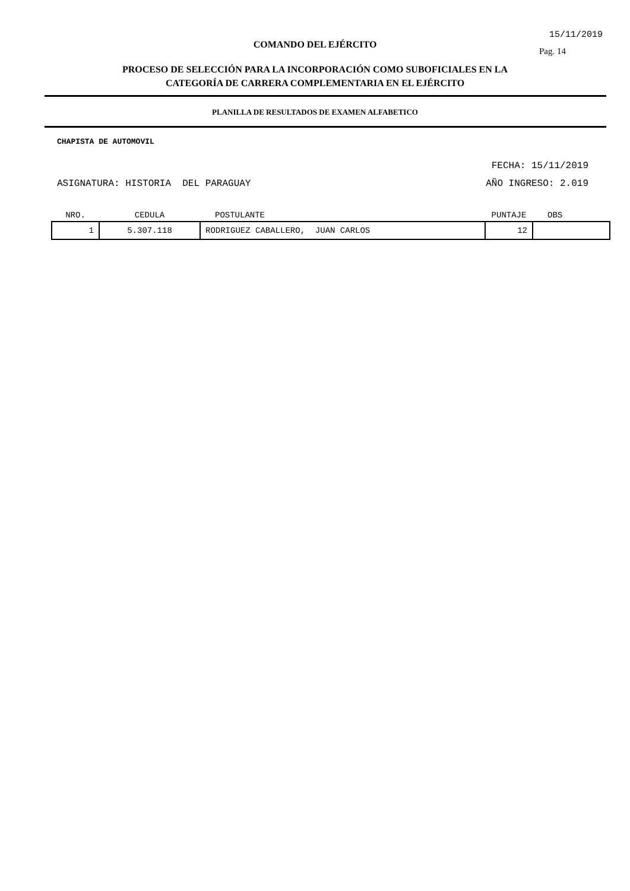15/11/2019
Pag. 14
COMANDO DEL EJÉRCITO
PROCESO DE SELECCIÓN PARA LA INCORPORACIÓN COMO SUBOFICIALES EN LA
CATEGORÍA DE CARRERA COMPLEMENTARIA EN EL EJÉRCITO
PLANILLA DE RESULTADOS DE EXAMEN ALFABETICO
CHAPISTA DE AUTOMOVIL
FECHA: 15/11/2019
ASIGNATURA: HISTORIA DEL PARAGUAY AÑO INGRESO: 2.019
| NRO. | CEDULA | POSTULANTE | PUNTAJE | OBS |
| --- | --- | --- | --- | --- |
| 1 | 5.307.118 | RODRIGUEZ CABALLERO, JUAN CARLOS | 12 | |